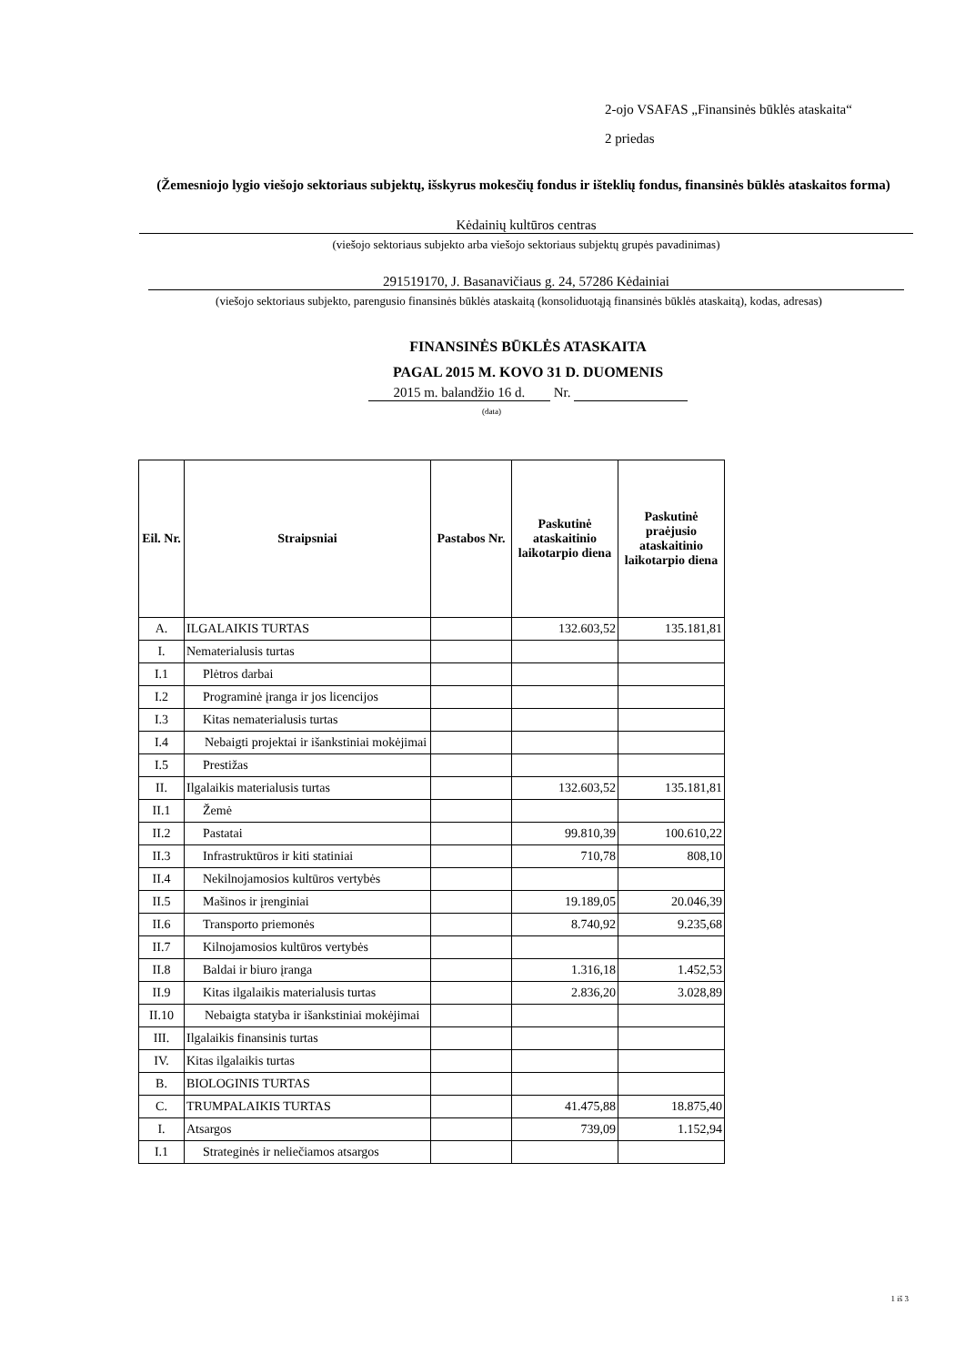2-ojo VSAFAS „Finansinės būklės ataskaita“
2 priedas
(Žemesniojo lygio viešojo sektoriaus subjektų, išskyrus mokesčių fondus ir išteklių fondus, finansinės būklės ataskaitos forma)
Kėdainių kultūros centras
(viešojo sektoriaus subjekto arba viešojo sektoriaus subjektų grupės pavadinimas)
291519170, J. Basanavičiaus g. 24, 57286 Kėdainiai
(viešojo sektoriaus subjekto, parengusio finansinės būklės ataskaitą (konsoliduotąją finansinės būklės ataskaitą), kodas, adresas)
FINANSINĖS BŪKLĖS ATASKAITA
PAGAL 2015 M. KOVO 31 D. DUOMENIS
2015 m. balandžio 16 d. Nr.
(data)
| Eil. Nr. | Straipsniai | Pastabos Nr. | Paskutinė ataskaitinio laikotarpio diena | Paskutinė praėjusio ataskaitinio laikotarpio diena |
| --- | --- | --- | --- | --- |
| A. | ILGALAIKIS TURTAS | | 132.603,52 | 135.181,81 |
| I. | Nematerialusis turtas | | | |
| I.1 | Plėtros darbai | | | |
| I.2 | Programinė įranga ir jos licencijos | | | |
| I.3 | Kitas nematerialusis turtas | | | |
| I.4 | Nebaigti projektai ir išankstiniai mokėjimai | | | |
| I.5 | Prestižas | | | |
| II. | Ilgalaikis materialusis turtas | | 132.603,52 | 135.181,81 |
| II.1 | Žemė | | | |
| II.2 | Pastatai | | 99.810,39 | 100.610,22 |
| II.3 | Infrastruktūros ir kiti statiniai | | 710,78 | 808,10 |
| II.4 | Nekilnojamosios kultūros vertybės | | | |
| II.5 | Mašinos ir įrenginiai | | 19.189,05 | 20.046,39 |
| II.6 | Transporto priemonės | | 8.740,92 | 9.235,68 |
| II.7 | Kilnojamosios kultūros vertybės | | | |
| II.8 | Baldai ir biuro įranga | | 1.316,18 | 1.452,53 |
| II.9 | Kitas ilgalaikis materialusis turtas | | 2.836,20 | 3.028,89 |
| II.10 | Nebaigta statyba ir išankstiniai mokėjimai | | | |
| III. | Ilgalaikis finansinis turtas | | | |
| IV. | Kitas ilgalaikis turtas | | | |
| B. | BIOLOGINIS TURTAS | | | |
| C. | TRUMPALAIKIS TURTAS | | 41.475,88 | 18.875,40 |
| I. | Atsargos | | 739,09 | 1.152,94 |
| I.1 | Strateginės ir neliečiamos atsargos | | | |
1 iš 3